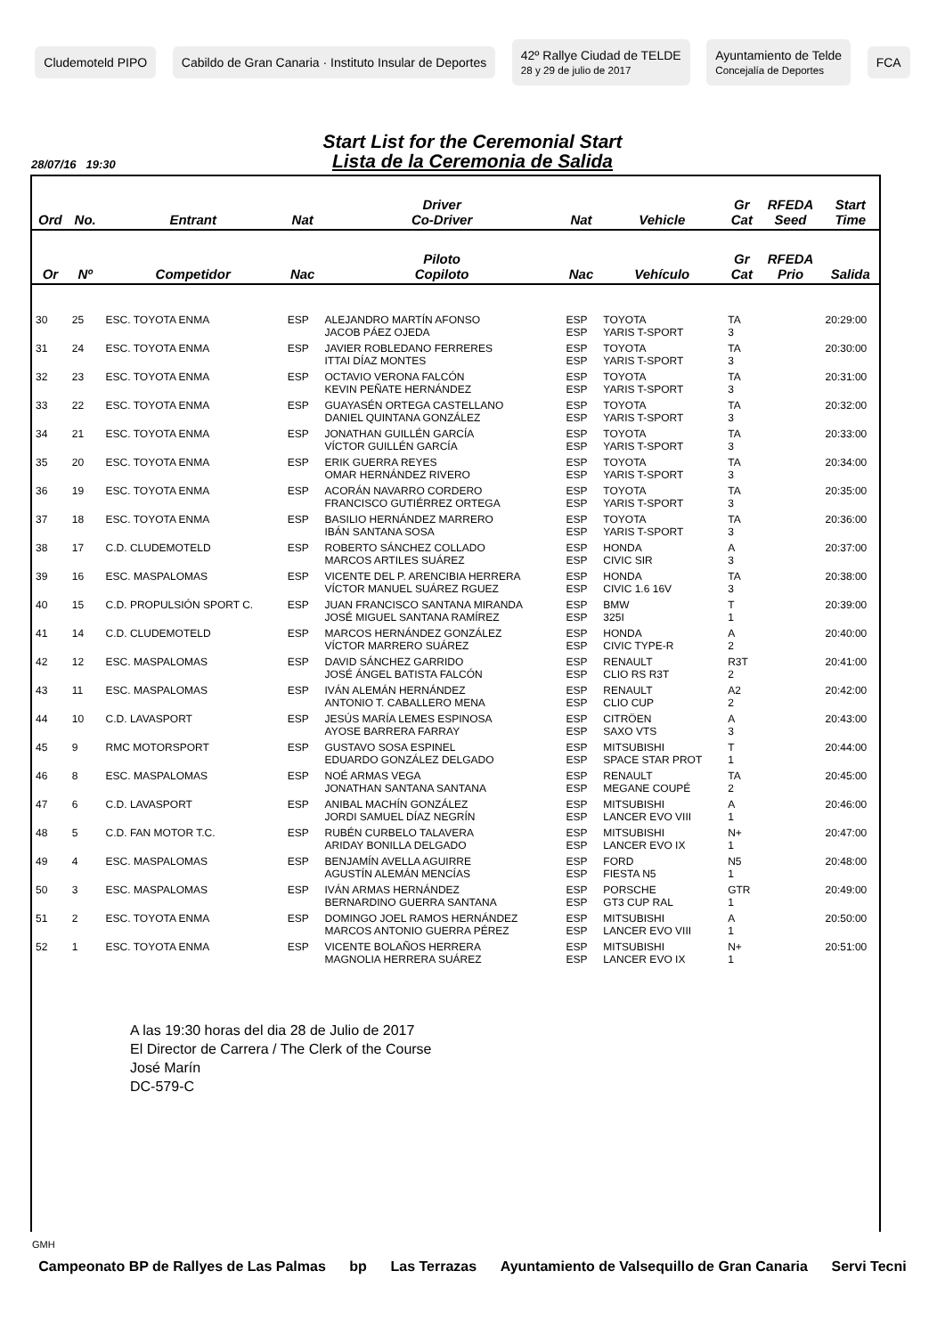Cludemoteld PIPO
Cabildo de Gran Canaria · Instituto Insular de Deportes
42º Rallye Ciudad de TELDE
28 y 29 de julio de 2017
Ayuntamiento de Telde
Concejalía de Deportes
FCA
Start List for the Ceremonial Start
Lista de la Ceremonia de Salida
28/07/16 19:30
| Ord | No. | Entrant | Nat | Driver Co-Driver | Nat | Vehicle | Gr Cat | RFEDA Seed | Start Time |
| --- | --- | --- | --- | --- | --- | --- | --- | --- | --- |
| Or | Nº | Competidor | Nac | Piloto Copiloto | Nac | Vehículo | Gr Cat | RFEDA Prio | Salida |
| 30 | 25 | ESC. TOYOTA ENMA | ESP | ALEJANDRO MARTÍN AFONSO JACOB PÁEZ OJEDA | ESP ESP | TOYOTA YARIS T-SPORT | TA 3 | | 20:29:00 |
| 31 | 24 | ESC. TOYOTA ENMA | ESP | JAVIER ROBLEDANO FERRERES ITTAI DÍAZ MONTES | ESP ESP | TOYOTA YARIS T-SPORT | TA 3 | | 20:30:00 |
| 32 | 23 | ESC. TOYOTA ENMA | ESP | OCTAVIO VERONA FALCÓN KEVIN PEÑATE HERNÁNDEZ | ESP ESP | TOYOTA YARIS T-SPORT | TA 3 | | 20:31:00 |
| 33 | 22 | ESC. TOYOTA ENMA | ESP | GUAYASÉN ORTEGA CASTELLANO DANIEL QUINTANA GONZÁLEZ | ESP ESP | TOYOTA YARIS T-SPORT | TA 3 | | 20:32:00 |
| 34 | 21 | ESC. TOYOTA ENMA | ESP | JONATHAN GUILLÉN GARCÍA VÍCTOR GUILLÉN GARCÍA | ESP ESP | TOYOTA YARIS T-SPORT | TA 3 | | 20:33:00 |
| 35 | 20 | ESC. TOYOTA ENMA | ESP | ERIK GUERRA REYES OMAR HERNÁNDEZ RIVERO | ESP ESP | TOYOTA YARIS T-SPORT | TA 3 | | 20:34:00 |
| 36 | 19 | ESC. TOYOTA ENMA | ESP | ACORÁN NAVARRO CORDERO FRANCISCO GUTIÉRREZ ORTEGA | ESP ESP | TOYOTA YARIS T-SPORT | TA 3 | | 20:35:00 |
| 37 | 18 | ESC. TOYOTA ENMA | ESP | BASILIO HERNÁNDEZ MARRERO IBÁN SANTANA SOSA | ESP ESP | TOYOTA YARIS T-SPORT | TA 3 | | 20:36:00 |
| 38 | 17 | C.D. CLUDEMOTELD | ESP | ROBERTO SÁNCHEZ COLLADO MARCOS ARTILES SUÁREZ | ESP ESP | HONDA CIVIC SIR | A 3 | | 20:37:00 |
| 39 | 16 | ESC. MASPALOMAS | ESP | VICENTE DEL P. ARENCIBIA HERRERA VÍCTOR MANUEL SUÁREZ RGUEZ | ESP ESP | HONDA CIVIC 1.6 16V | TA 3 | | 20:38:00 |
| 40 | 15 | C.D. PROPULSIÓN SPORT C. | ESP | JUAN FRANCISCO SANTANA MIRANDA JOSÉ MIGUEL SANTANA RAMÍREZ | ESP ESP | BMW 325I | T 1 | | 20:39:00 |
| 41 | 14 | C.D. CLUDEMOTELD | ESP | MARCOS HERNÁNDEZ GONZÁLEZ VÍCTOR MARRERO SUÁREZ | ESP ESP | HONDA CIVIC TYPE-R | A 2 | | 20:40:00 |
| 42 | 12 | ESC. MASPALOMAS | ESP | DAVID SÁNCHEZ GARRIDO JOSÉ ÁNGEL BATISTA FALCÓN | ESP ESP | RENAULT CLIO RS R3T | R3T 2 | | 20:41:00 |
| 43 | 11 | ESC. MASPALOMAS | ESP | IVÁN ALEMÁN HERNÁNDEZ ANTONIO T. CABALLERO MENA | ESP ESP | RENAULT CLIO CUP | A2 2 | | 20:42:00 |
| 44 | 10 | C.D. LAVASPORT | ESP | JESÚS MARÍA LEMES ESPINOSA AYOSE BARRERA FARRAY | ESP ESP | CITRÖEN SAXO VTS | A 3 | | 20:43:00 |
| 45 | 9 | RMC MOTORSPORT | ESP | GUSTAVO SOSA ESPINEL EDUARDO GONZÁLEZ DELGADO | ESP ESP | MITSUBISHI SPACE STAR PROT | T 1 | | 20:44:00 |
| 46 | 8 | ESC. MASPALOMAS | ESP | NOÉ ARMAS VEGA JONATHAN SANTANA SANTANA | ESP ESP | RENAULT MEGANE COUPÉ | TA 2 | | 20:45:00 |
| 47 | 6 | C.D. LAVASPORT | ESP | ANIBAL MACHÍN GONZÁLEZ JORDI SAMUEL DÍAZ NEGRÍN | ESP ESP | MITSUBISHI LANCER EVO VIII | A 1 | | 20:46:00 |
| 48 | 5 | C.D. FAN MOTOR T.C. | ESP | RUBÉN CURBELO TALAVERA ARIDAY BONILLA DELGADO | ESP ESP | MITSUBISHI LANCER EVO IX | N+ 1 | | 20:47:00 |
| 49 | 4 | ESC. MASPALOMAS | ESP | BENJAMÍN AVELLA AGUIRRE AGUSTÍN ALEMÁN MENCÍAS | ESP ESP | FORD FIESTA N5 | N5 1 | | 20:48:00 |
| 50 | 3 | ESC. MASPALOMAS | ESP | IVÁN ARMAS HERNÁNDEZ BERNARDINO GUERRA SANTANA | ESP ESP | PORSCHE GT3 CUP RAL | GTR 1 | | 20:49:00 |
| 51 | 2 | ESC. TOYOTA ENMA | ESP | DOMINGO JOEL RAMOS HERNÁNDEZ MARCOS ANTONIO GUERRA PÉREZ | ESP ESP | MITSUBISHI LANCER EVO VIII | A 1 | | 20:50:00 |
| 52 | 1 | ESC. TOYOTA ENMA | ESP | VICENTE BOLAÑOS HERRERA MAGNOLIA HERRERA SUÁREZ | ESP ESP | MITSUBISHI LANCER EVO IX | N+ 1 | | 20:51:00 |
A las 19:30 horas del dia 28 de Julio de 2017
El Director de Carrera / The Clerk of the Course
José Marín
DC-579-C
GMH
Campeonato BP de Rallyes de Las Palmas bp Las Terrazas Ayuntamiento de Valsequillo de Gran Canaria Servi Tecni